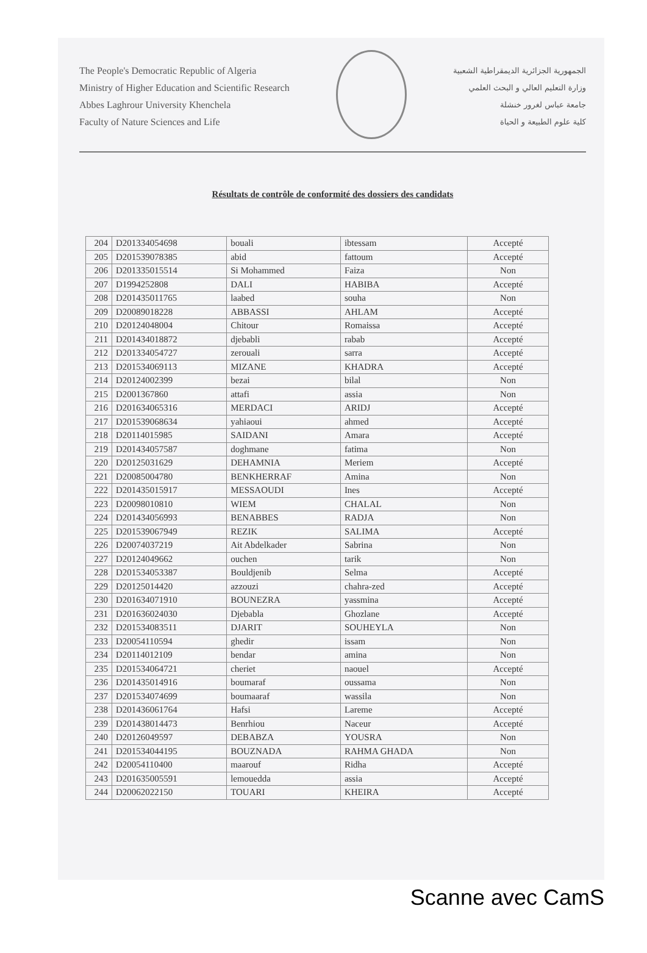The People's Democratic Republic of Algeria
Ministry of Higher Education and Scientific Research
Abbes Laghrour University Khenchela
Faculty of Nature Sciences and Life
الجمهورية الجزائرية الديمقراطية الشعبية
وزارة التعليم العالي و البحث العلمي
جامعة عباس لغرور خنشلة
كلية علوم الطبيعة و الحياة
Résultats de contrôle de conformité des dossiers des candidats
| 204 | D201334054698 | bouali | ibtessam | Accepté |
| 205 | D201539078385 | abid | fattoum | Accepté |
| 206 | D201335015514 | Si Mohammed | Faiza | Non |
| 207 | D1994252808 | DALI | HABIBA | Accepté |
| 208 | D201435011765 | laabed | souha | Non |
| 209 | D20089018228 | ABBASSI | AHLAM | Accepté |
| 210 | D20124048004 | Chitour | Romaissa | Accepté |
| 211 | D201434018872 | djebabli | rabab | Accepté |
| 212 | D201334054727 | zerouali | sarra | Accepté |
| 213 | D201534069113 | MIZANE | KHADRA | Accepté |
| 214 | D20124002399 | bezai | bilal | Non |
| 215 | D2001367860 | attafi | assia | Non |
| 216 | D201634065316 | MERDACI | ARIDJ | Accepté |
| 217 | D201539068634 | yahiaoui | ahmed | Accepté |
| 218 | D20114015985 | SAIDANI | Amara | Accepté |
| 219 | D201434057587 | doghmane | fatima | Non |
| 220 | D20125031629 | DEHAMNIA | Meriem | Accepté |
| 221 | D20085004780 | BENKHERRAF | Amina | Non |
| 222 | D201435015917 | MESSAOUDI | Ines | Accepté |
| 223 | D20098010810 | WIEM | CHALAL | Non |
| 224 | D201434056993 | BENABBES | RADJA | Non |
| 225 | D201539067949 | REZIK | SALIMA | Accepté |
| 226 | D20074037219 | Ait Abdelkader | Sabrina | Non |
| 227 | D20124049662 | ouchen | tarik | Non |
| 228 | D201534053387 | Bouldjenib | Selma | Accepté |
| 229 | D20125014420 | azzouzi | chahra-zed | Accepté |
| 230 | D201634071910 | BOUNEZRA | yassmina | Accepté |
| 231 | D201636024030 | Djebabla | Ghozlane | Accepté |
| 232 | D201534083511 | DJARIT | SOUHEYLA | Non |
| 233 | D20054110594 | ghedir | issam | Non |
| 234 | D20114012109 | bendar | amina | Non |
| 235 | D201534064721 | cheriet | naouel | Accepté |
| 236 | D201435014916 | boumaraf | oussama | Non |
| 237 | D201534074699 | boumaaraf | wassila | Non |
| 238 | D201436061764 | Hafsi | Lareme | Accepté |
| 239 | D201438014473 | Benrhiou | Naceur | Accepté |
| 240 | D20126049597 | DEBABZA | YOUSRA | Non |
| 241 | D201534044195 | BOUZNADA | RAHMA GHADA | Non |
| 242 | D20054110400 | maarouf | Ridha | Accepté |
| 243 | D201635005591 | lemouedda | assia | Accepté |
| 244 | D20062022150 | TOUARI | KHEIRA | Accepté |
Scanne avec CamS